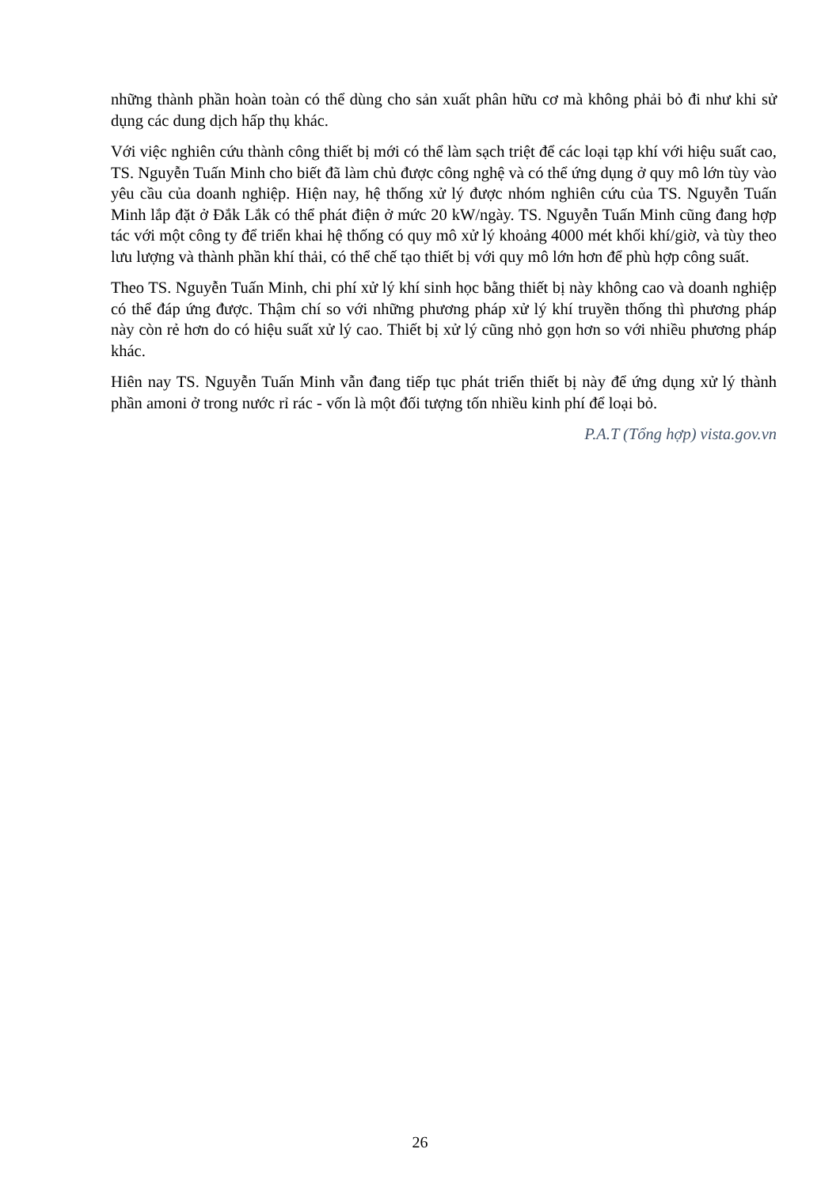những thành phần hoàn toàn có thể dùng cho sản xuất phân hữu cơ mà không phải bỏ đi như khi sử dụng các dung dịch hấp thụ khác.
Với việc nghiên cứu thành công thiết bị mới có thể làm sạch triệt để các loại tạp khí với hiệu suất cao, TS. Nguyễn Tuấn Minh cho biết đã làm chủ được công nghệ và có thể ứng dụng ở quy mô lớn tùy vào yêu cầu của doanh nghiệp. Hiện nay, hệ thống xử lý được nhóm nghiên cứu của TS. Nguyễn Tuấn Minh lắp đặt ở Đắk Lắk có thể phát điện ở mức 20 kW/ngày. TS. Nguyễn Tuấn Minh cũng đang hợp tác với một công ty để triển khai hệ thống có quy mô xử lý khoảng 4000 mét khối khí/giờ, và tùy theo lưu lượng và thành phần khí thải, có thể chế tạo thiết bị với quy mô lớn hơn để phù hợp công suất.
Theo TS. Nguyễn Tuấn Minh, chi phí xử lý khí sinh học bằng thiết bị này không cao và doanh nghiệp có thể đáp ứng được. Thậm chí so với những phương pháp xử lý khí truyền thống thì phương pháp này còn rẻ hơn do có hiệu suất xử lý cao. Thiết bị xử lý cũng nhỏ gọn hơn so với nhiều phương pháp khác.
Hiên nay TS. Nguyễn Tuấn Minh vẫn đang tiếp tục phát triển thiết bị này để ứng dụng xử lý thành phần amoni ở trong nước rỉ rác - vốn là một đối tượng tốn nhiều kinh phí để loại bỏ.
P.A.T (Tổng hợp) vista.gov.vn
26